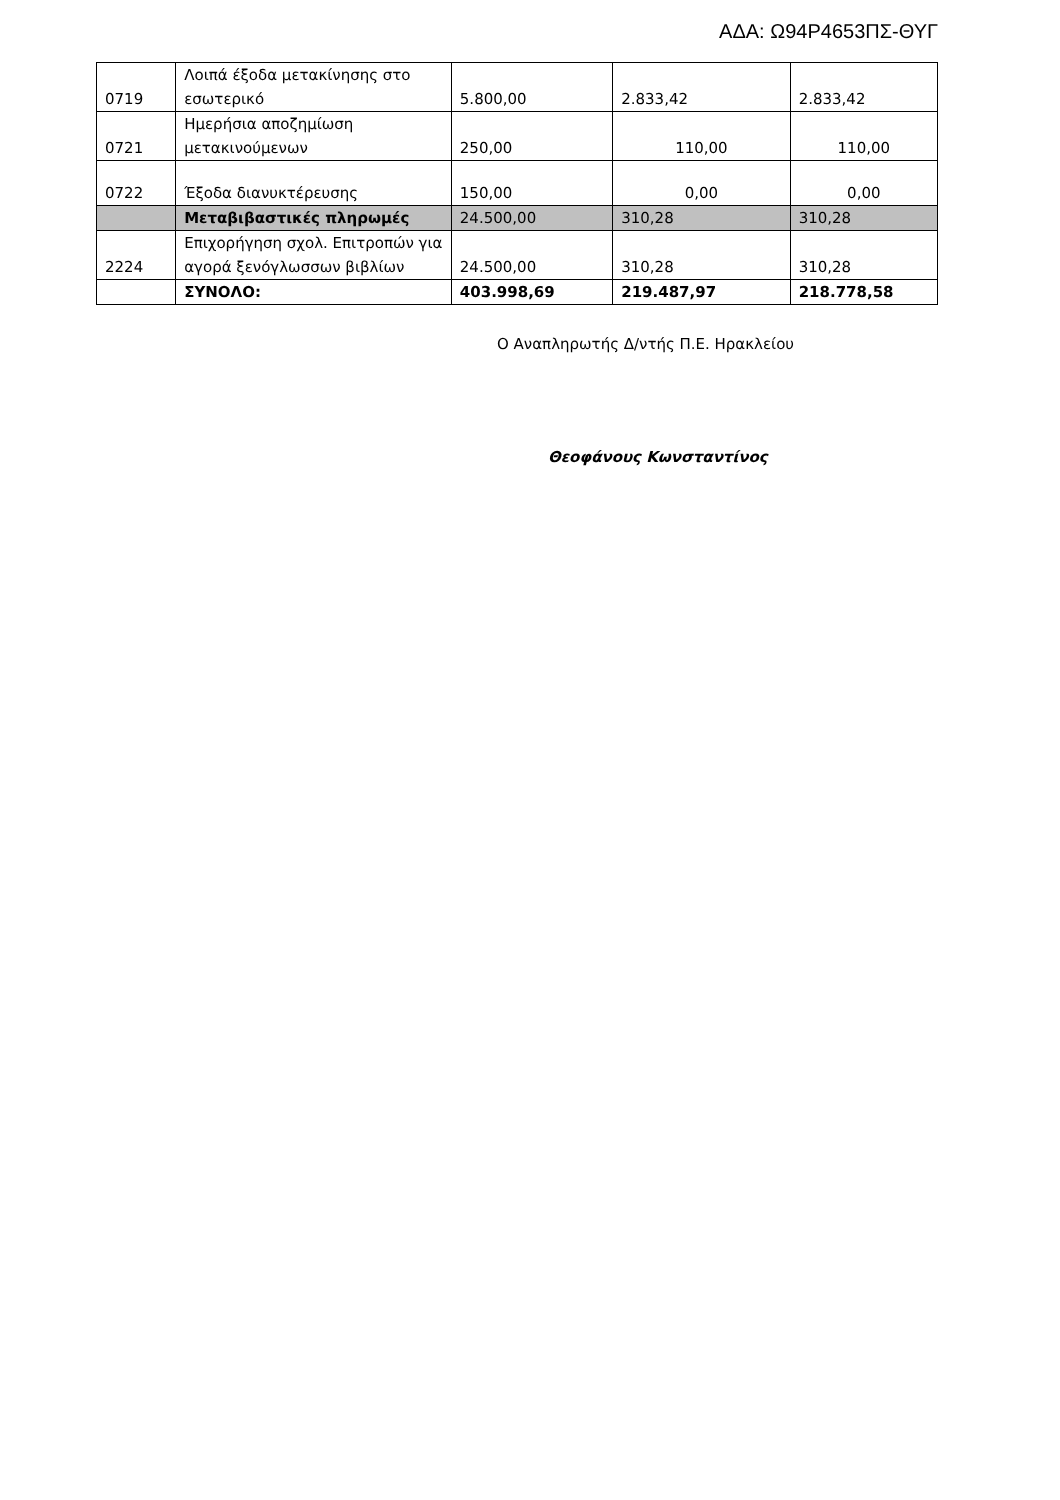ΑΔΑ: Ω94Ρ4653ΠΣ-ΘΥΓ
| 0719 | Λοιπά έξοδα μετακίνησης στο εσωτερικό | 5.800,00 | 2.833,42 | 2.833,42 |
| 0721 | Ημερήσια αποζημίωση μετακινούμενων | 250,00 | 110,00 | 110,00 |
| 0722 | Έξοδα διανυκτέρευσης | 150,00 | 0,00 | 0,00 |
| | Μεταβιβαστικές πληρωμές | 24.500,00 | 310,28 | 310,28 |
| 2224 | Επιχορήγηση σχολ. Επιτροπών για αγορά ξενόγλωσσων βιβλίων | 24.500,00 | 310,28 | 310,28 |
| | ΣΥΝΟΛΟ: | 403.998,69 | 219.487,97 | 218.778,58 |
Ο Αναπληρωτής Δ/ντής Π.Ε. Ηρακλείου
Θεοφάνους Κωνσταντίνος